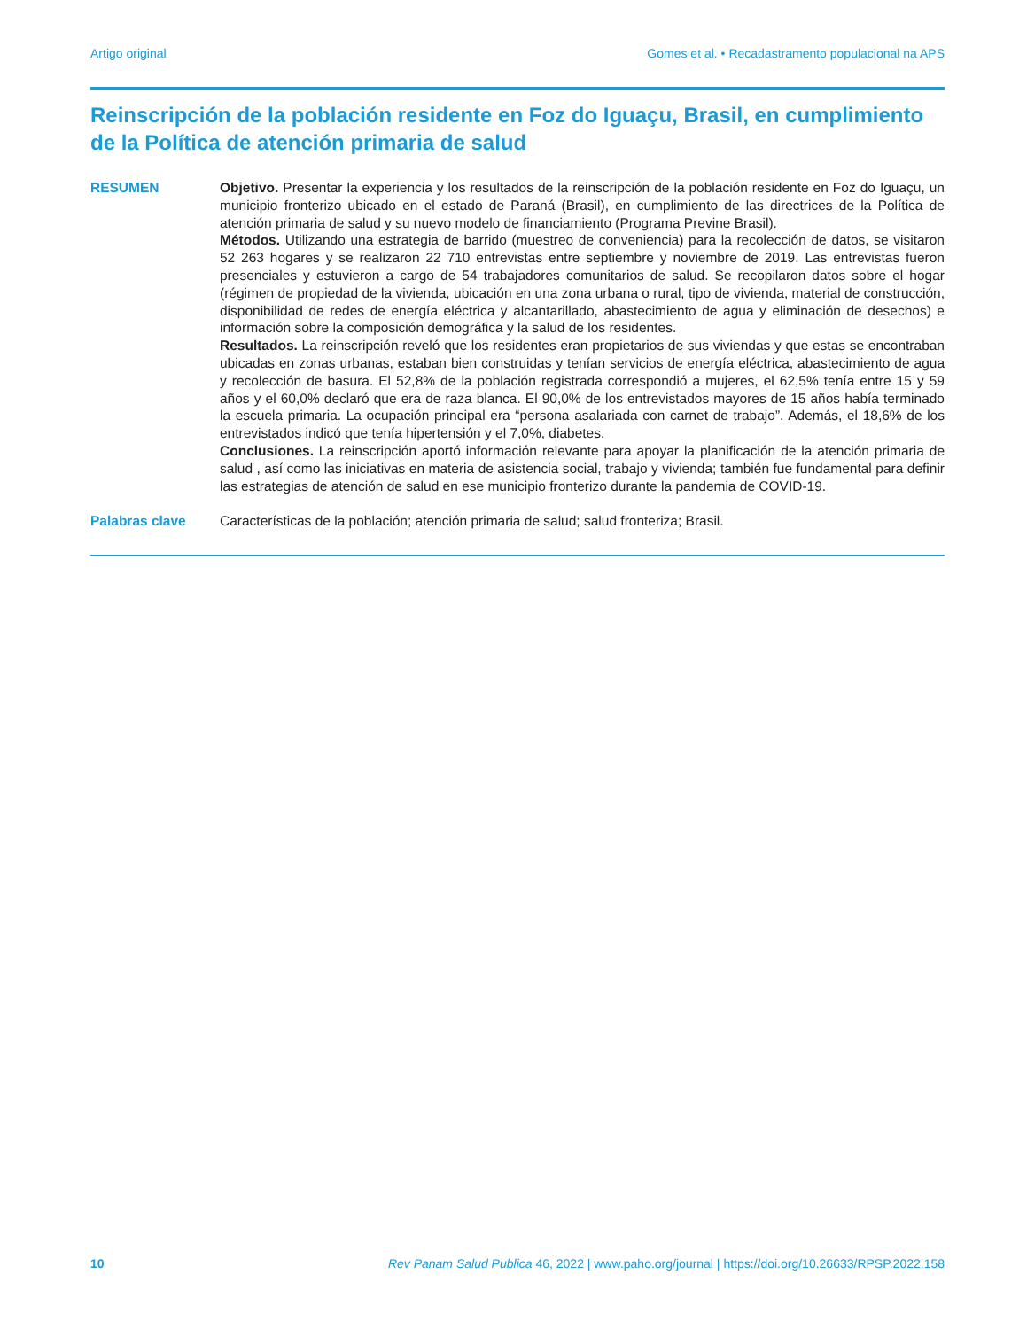Artigo original Gomes et al. • Recadastramento populacional na APS
Reinscripción de la población residente en Foz do Iguaçu, Brasil, en cumplimiento de la Política de atención primaria de salud
RESUMEN Objetivo. Presentar la experiencia y los resultados de la reinscripción de la población residente en Foz do Iguaçu, un municipio fronterizo ubicado en el estado de Paraná (Brasil), en cumplimiento de las directrices de la Política de atención primaria de salud y su nuevo modelo de financiamiento (Programa Previne Brasil).
Métodos. Utilizando una estrategia de barrido (muestreo de conveniencia) para la recolección de datos, se visitaron 52 263 hogares y se realizaron 22 710 entrevistas entre septiembre y noviembre de 2019. Las entrevistas fueron presenciales y estuvieron a cargo de 54 trabajadores comunitarios de salud. Se recopilaron datos sobre el hogar (régimen de propiedad de la vivienda, ubicación en una zona urbana o rural, tipo de vivienda, material de construcción, disponibilidad de redes de energía eléctrica y alcantarillado, abastecimiento de agua y eliminación de desechos) e información sobre la composición demográfica y la salud de los residentes.
Resultados. La reinscripción reveló que los residentes eran propietarios de sus viviendas y que estas se encontraban ubicadas en zonas urbanas, estaban bien construidas y tenían servicios de energía eléctrica, abastecimiento de agua y recolección de basura. El 52,8% de la población registrada correspondió a mujeres, el 62,5% tenía entre 15 y 59 años y el 60,0% declaró que era de raza blanca. El 90,0% de los entrevistados mayores de 15 años había terminado la escuela primaria. La ocupación principal era “persona asalariada con carnet de trabajo”. Además, el 18,6% de los entrevistados indicó que tenía hipertensión y el 7,0%, diabetes.
Conclusiones. La reinscripción aportó información relevante para apoyar la planificación de la atención primaria de salud , así como las iniciativas en materia de asistencia social, trabajo y vivienda; también fue fundamental para definir las estrategias de atención de salud en ese municipio fronterizo durante la pandemia de COVID-19.
Palabras clave Características de la población; atención primaria de salud; salud fronteriza; Brasil.
10 Rev Panam Salud Publica 46, 2022 | www.paho.org/journal | https://doi.org/10.26633/RPSP.2022.158